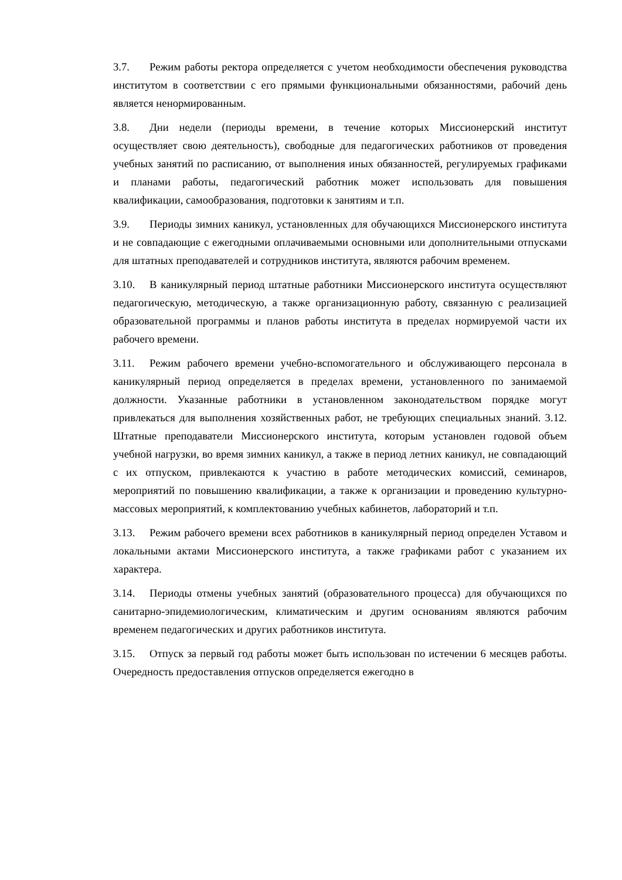3.7. Режим работы ректора определяется с учетом необходимости обеспечения руководства институтом в соответствии с его прямыми функциональными обязанностями, рабочий день является ненормированным.
3.8. Дни недели (периоды времени, в течение которых Миссионерский институт осуществляет свою деятельность), свободные для педагогических работников от проведения учебных занятий по расписанию, от выполнения иных обязанностей, регулируемых графиками и планами работы, педагогический работник может использовать для повышения квалификации, самообразования, подготовки к занятиям и т.п.
3.9. Периоды зимних каникул, установленных для обучающихся Миссионерского института и не совпадающие с ежегодными оплачиваемыми основными или дополнительными отпусками для штатных преподавателей и сотрудников института, являются рабочим временем.
3.10. В каникулярный период штатные работники Миссионерского института осуществляют педагогическую, методическую, а также организационную работу, связанную с реализацией образовательной программы и планов работы института в пределах нормируемой части их рабочего времени.
3.11. Режим рабочего времени учебно-вспомогательного и обслуживающего персонала в каникулярный период определяется в пределах времени, установленного по занимаемой должности. Указанные работники в установленном законодательством порядке могут привлекаться для выполнения хозяйственных работ, не требующих специальных знаний. 3.12. Штатные преподаватели Миссионерского института, которым установлен годовой объем учебной нагрузки, во время зимних каникул, а также в период летних каникул, не совпадающий с их отпуском, привлекаются к участию в работе методических комиссий, семинаров, мероприятий по повышению квалификации, а также к организации и проведению культурно-массовых мероприятий, к комплектованию учебных кабинетов, лабораторий и т.п.
3.13. Режим рабочего времени всех работников в каникулярный период определен Уставом и локальными актами Миссионерского института, а также графиками работ с указанием их характера.
3.14. Периоды отмены учебных занятий (образовательного процесса) для обучающихся по санитарно-эпидемиологическим, климатическим и другим основаниям являются рабочим временем педагогических и других работников института.
3.15. Отпуск за первый год работы может быть использован по истечении 6 месяцев работы. Очередность предоставления отпусков определяется ежегодно в